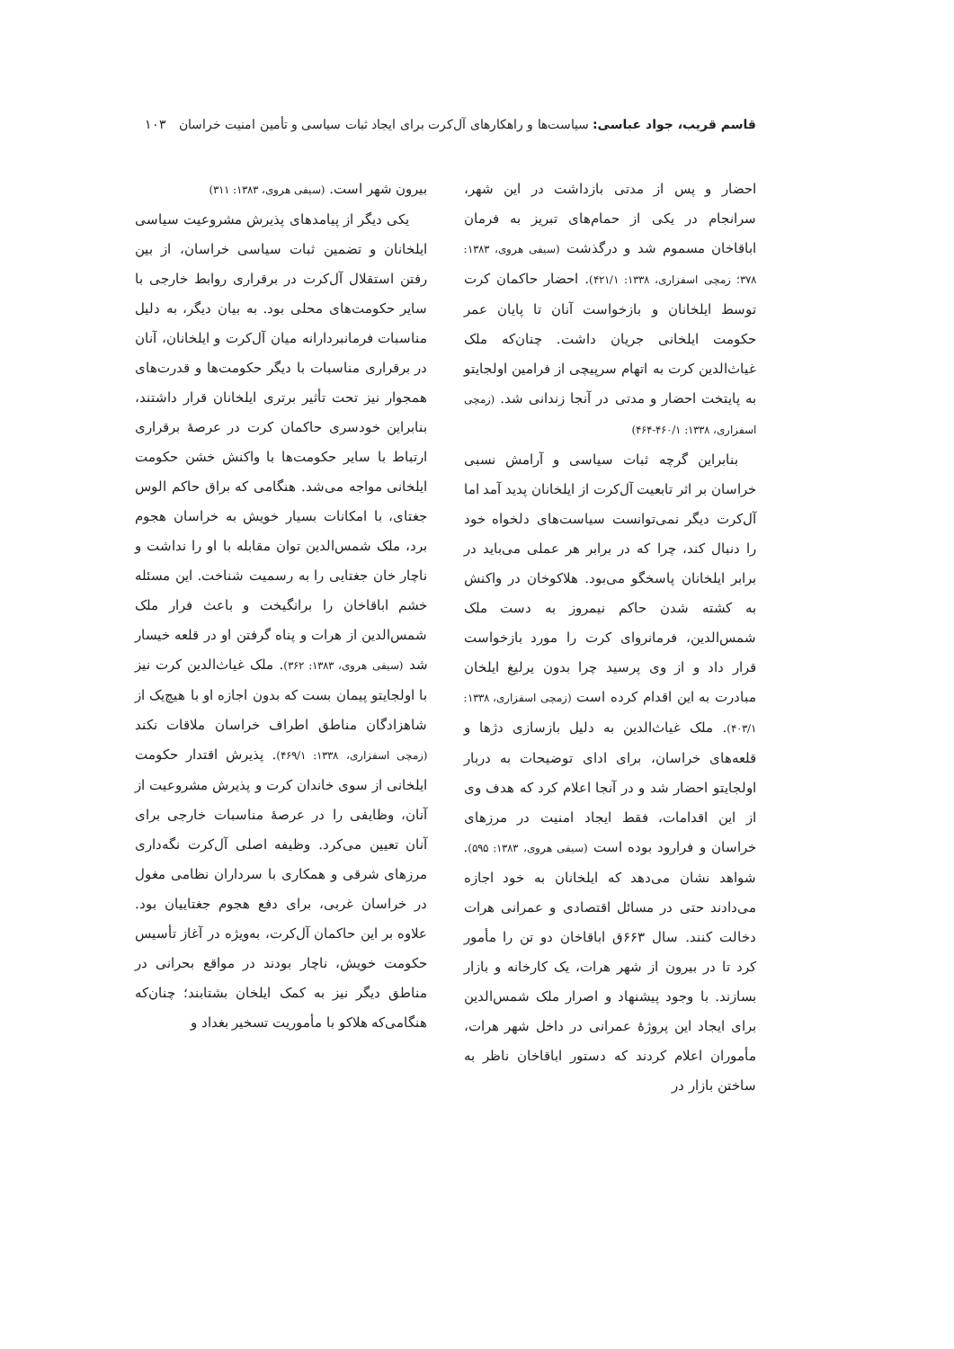قاسم قریب، جواد عباسی: سیاست‌ها و راهکارهای آل‌کرت برای ایجاد ثبات سیاسی و تأمین امنیت خراسان ۱۰۳
احضار و پس از مدتی بازداشت در این شهر، سرانجام در یکی از حمام‌های تبریز به فرمان اباقاخان مسموم شد و درگذشت (سیفی هروی، ۱۳۸۳: ۳۷۸؛ زمچی اسفزاری، ۱۳۳۸: ۴۲۱/۱). احضار حاکمان کرت توسط ایلخانان و بازخواست آنان تا پایان عمر حکومت ایلخانی جریان داشت. چنان‌که ملک غیاث‌الدین کرت به اتهام سرپیچی از فرامین اولجایتو به پایتخت احضار و مدتی در آنجا زندانی شد. (زمچی اسفزاری، ۱۳۳۸: ۴۶۰/۱-۴۶۴)
بنابراین گرچه ثبات سیاسی و آرامش نسبی خراسان بر اثر تابعیت آل‌کرت از ایلخانان پدید آمد اما آل‌کرت دیگر نمی‌توانست سیاست‌های دلخواه خود را دنبال کند، چرا که در برابر هر عملی می‌باید در برابر ایلخانان پاسخگو می‌بود. هلاکوخان در واکنش به کشته شدن حاکم نیمروز به دست ملک شمس‌الدین، فرمانروای کرت را مورد بازخواست قرار داد و از وی پرسید چرا بدون یرلیغ ایلخان مبادرت به این اقدام کرده است (زمچی اسفزاری، ۱۳۳۸: ۴۰۳/۱). ملک غیاث‌الدین به دلیل بازسازی دژها و قلعه‌های خراسان، برای ادای توضیحات به دربار اولجایتو احضار شد و در آنجا اعلام کرد که هدف وی از این اقدامات، فقط ایجاد امنیت در مرزهای خراسان و فرارود بوده است (سیفی هروی، ۱۳۸۳: ۵۹۵). شواهد نشان می‌دهد که ایلخانان به خود اجازه می‌دادند حتی در مسائل اقتصادی و عمرانی هرات دخالت کنند. سال ۶۶۳ق اباقاخان دو تن را مأمور کرد تا در بیرون از شهر هرات، یک کارخانه و بازار بسازند. با وجود پیشنهاد و اصرار ملک شمس‌الدین برای ایجاد این پروژهٔ عمرانی در داخل شهر هرات، مأموران اعلام کردند که دستور اباقاخان ناظر به ساختن بازار در
بیرون شهر است. (سیفی هروی، ۱۳۸۳: ۳۱۱)
یکی دیگر از پیامدهای پذیرش مشروعیت سیاسی ایلخانان و تضمین ثبات سیاسی خراسان، از بین رفتن استقلال آل‌کرت در برقراری روابط خارجی با سایر حکومت‌های محلی بود. به بیان دیگر، به دلیل مناسبات فرمانبردارانه میان آل‌کرت و ایلخانان، آنان در برقراری مناسبات با دیگر حکومت‌ها و قدرت‌های همجوار نیز تحت تأثیر برتری ایلخانان قرار داشتند، بنابراین خودسری حاکمان کرت در عرصهٔ برقراری ارتباط با سایر حکومت‌ها با واکنش خشن حکومت ایلخانی مواجه می‌شد. هنگامی که براق حاکم الوس جغتای، با امکانات بسیار خویش به خراسان هجوم برد، ملک شمس‌الدین توان مقابله با او را نداشت و ناچار خان جغتایی را به رسمیت شناخت. این مسئله خشم اباقاخان را برانگیخت و باعث فرار ملک شمس‌الدین از هرات و پناه گرفتن او در قلعه خیسار شد (سیفی هروی، ۱۳۸۳: ۳۶۲). ملک غیاث‌الدین کرت نیز با اولجایتو پیمان بست که بدون اجازه او با هیچ‌یک از شاهزادگان مناطق اطراف خراسان ملاقات نکند (زمچی اسفزاری، ۱۳۳۸: ۴۶۹/۱). پذیرش اقتدار حکومت ایلخانی از سوی خاندان کرت و پذیرش مشروعیت از آنان، وظایفی را در عرصهٔ مناسبات خارجی برای آنان تعیین می‌کرد. وظیفه اصلی آل‌کرت نگه‌داری مرزهای شرقی و همکاری با سرداران نظامی مغول در خراسان غربی، برای دفع هجوم جغتاییان بود. علاوه بر این حاکمان آل‌کرت، به‌ویژه در آغاز تأسیس حکومت خویش، ناچار بودند در مواقع بحرانی در مناطق دیگر نیز به کمک ایلخان بشتابند؛ چنان‌که هنگامی‌که هلاکو با مأموریت تسخیر بغداد و